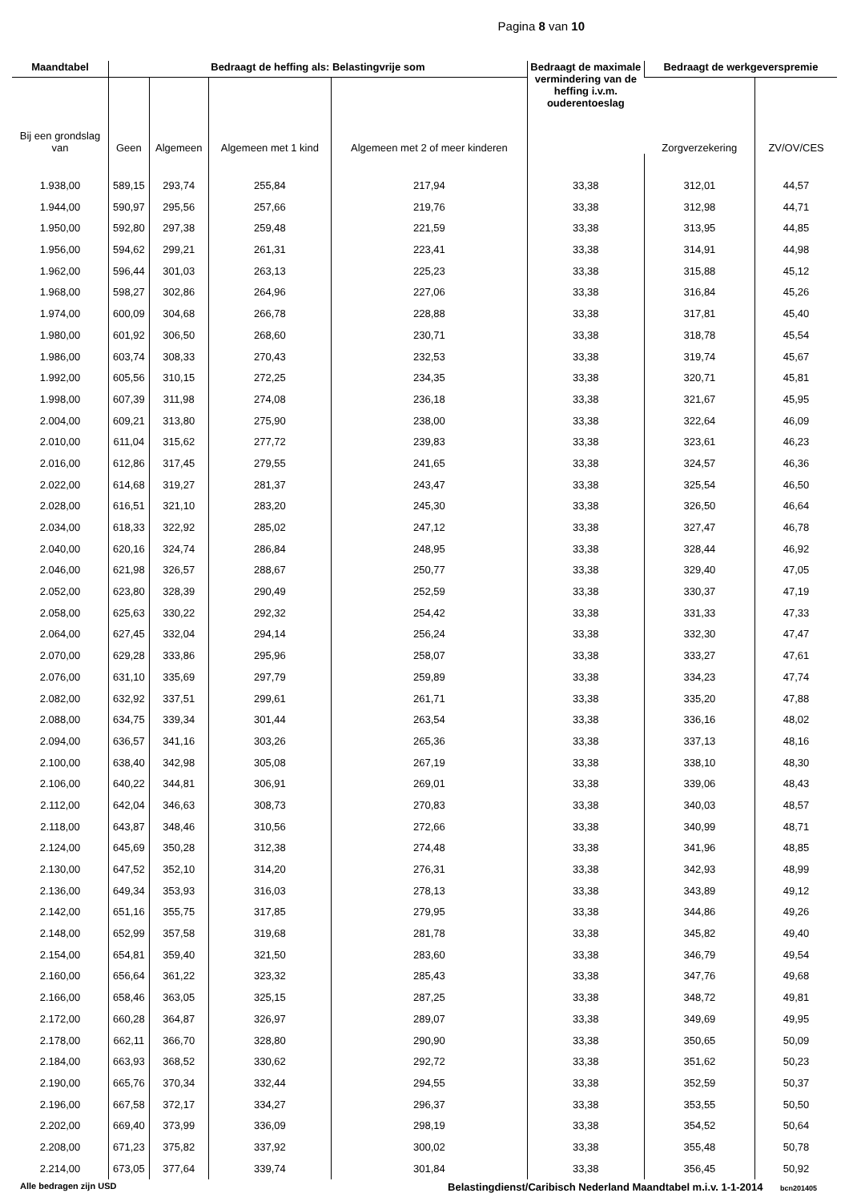Pagina 8 van 10
| Maandtabel | Bedraagt de heffing als: Belastingvrije som | | | | Bedraagt de maximale vermindering van de heffing i.v.m. ouderentoeslag | Bedraagt de werkgeverspremie | |
| --- | --- | --- | --- | --- | --- | --- | --- |
| Bij een grondslag van | Geen | Algemeen | Algemeen met 1 kind | Algemeen met 2 of meer kinderen | | Zorgverzekering | ZV/OV/CES |
| 1.938,00 | 589,15 | 293,74 | 255,84 | 217,94 | 33,38 | 312,01 | 44,57 |
| 1.944,00 | 590,97 | 295,56 | 257,66 | 219,76 | 33,38 | 312,98 | 44,71 |
| 1.950,00 | 592,80 | 297,38 | 259,48 | 221,59 | 33,38 | 313,95 | 44,85 |
| 1.956,00 | 594,62 | 299,21 | 261,31 | 223,41 | 33,38 | 314,91 | 44,98 |
| 1.962,00 | 596,44 | 301,03 | 263,13 | 225,23 | 33,38 | 315,88 | 45,12 |
| 1.968,00 | 598,27 | 302,86 | 264,96 | 227,06 | 33,38 | 316,84 | 45,26 |
| 1.974,00 | 600,09 | 304,68 | 266,78 | 228,88 | 33,38 | 317,81 | 45,40 |
| 1.980,00 | 601,92 | 306,50 | 268,60 | 230,71 | 33,38 | 318,78 | 45,54 |
| 1.986,00 | 603,74 | 308,33 | 270,43 | 232,53 | 33,38 | 319,74 | 45,67 |
| 1.992,00 | 605,56 | 310,15 | 272,25 | 234,35 | 33,38 | 320,71 | 45,81 |
| 1.998,00 | 607,39 | 311,98 | 274,08 | 236,18 | 33,38 | 321,67 | 45,95 |
| 2.004,00 | 609,21 | 313,80 | 275,90 | 238,00 | 33,38 | 322,64 | 46,09 |
| 2.010,00 | 611,04 | 315,62 | 277,72 | 239,83 | 33,38 | 323,61 | 46,23 |
| 2.016,00 | 612,86 | 317,45 | 279,55 | 241,65 | 33,38 | 324,57 | 46,36 |
| 2.022,00 | 614,68 | 319,27 | 281,37 | 243,47 | 33,38 | 325,54 | 46,50 |
| 2.028,00 | 616,51 | 321,10 | 283,20 | 245,30 | 33,38 | 326,50 | 46,64 |
| 2.034,00 | 618,33 | 322,92 | 285,02 | 247,12 | 33,38 | 327,47 | 46,78 |
| 2.040,00 | 620,16 | 324,74 | 286,84 | 248,95 | 33,38 | 328,44 | 46,92 |
| 2.046,00 | 621,98 | 326,57 | 288,67 | 250,77 | 33,38 | 329,40 | 47,05 |
| 2.052,00 | 623,80 | 328,39 | 290,49 | 252,59 | 33,38 | 330,37 | 47,19 |
| 2.058,00 | 625,63 | 330,22 | 292,32 | 254,42 | 33,38 | 331,33 | 47,33 |
| 2.064,00 | 627,45 | 332,04 | 294,14 | 256,24 | 33,38 | 332,30 | 47,47 |
| 2.070,00 | 629,28 | 333,86 | 295,96 | 258,07 | 33,38 | 333,27 | 47,61 |
| 2.076,00 | 631,10 | 335,69 | 297,79 | 259,89 | 33,38 | 334,23 | 47,74 |
| 2.082,00 | 632,92 | 337,51 | 299,61 | 261,71 | 33,38 | 335,20 | 47,88 |
| 2.088,00 | 634,75 | 339,34 | 301,44 | 263,54 | 33,38 | 336,16 | 48,02 |
| 2.094,00 | 636,57 | 341,16 | 303,26 | 265,36 | 33,38 | 337,13 | 48,16 |
| 2.100,00 | 638,40 | 342,98 | 305,08 | 267,19 | 33,38 | 338,10 | 48,30 |
| 2.106,00 | 640,22 | 344,81 | 306,91 | 269,01 | 33,38 | 339,06 | 48,43 |
| 2.112,00 | 642,04 | 346,63 | 308,73 | 270,83 | 33,38 | 340,03 | 48,57 |
| 2.118,00 | 643,87 | 348,46 | 310,56 | 272,66 | 33,38 | 340,99 | 48,71 |
| 2.124,00 | 645,69 | 350,28 | 312,38 | 274,48 | 33,38 | 341,96 | 48,85 |
| 2.130,00 | 647,52 | 352,10 | 314,20 | 276,31 | 33,38 | 342,93 | 48,99 |
| 2.136,00 | 649,34 | 353,93 | 316,03 | 278,13 | 33,38 | 343,89 | 49,12 |
| 2.142,00 | 651,16 | 355,75 | 317,85 | 279,95 | 33,38 | 344,86 | 49,26 |
| 2.148,00 | 652,99 | 357,58 | 319,68 | 281,78 | 33,38 | 345,82 | 49,40 |
| 2.154,00 | 654,81 | 359,40 | 321,50 | 283,60 | 33,38 | 346,79 | 49,54 |
| 2.160,00 | 656,64 | 361,22 | 323,32 | 285,43 | 33,38 | 347,76 | 49,68 |
| 2.166,00 | 658,46 | 363,05 | 325,15 | 287,25 | 33,38 | 348,72 | 49,81 |
| 2.172,00 | 660,28 | 364,87 | 326,97 | 289,07 | 33,38 | 349,69 | 49,95 |
| 2.178,00 | 662,11 | 366,70 | 328,80 | 290,90 | 33,38 | 350,65 | 50,09 |
| 2.184,00 | 663,93 | 368,52 | 330,62 | 292,72 | 33,38 | 351,62 | 50,23 |
| 2.190,00 | 665,76 | 370,34 | 332,44 | 294,55 | 33,38 | 352,59 | 50,37 |
| 2.196,00 | 667,58 | 372,17 | 334,27 | 296,37 | 33,38 | 353,55 | 50,50 |
| 2.202,00 | 669,40 | 373,99 | 336,09 | 298,19 | 33,38 | 354,52 | 50,64 |
| 2.208,00 | 671,23 | 375,82 | 337,92 | 300,02 | 33,38 | 355,48 | 50,78 |
| 2.214,00 | 673,05 | 377,64 | 339,74 | 301,84 | 33,38 | 356,45 | 50,92 |
Alle bedragen zijn USD Belastingdienst/Caribisch Nederland Maandtabel m.i.v. 1-1-2014 bcn201405